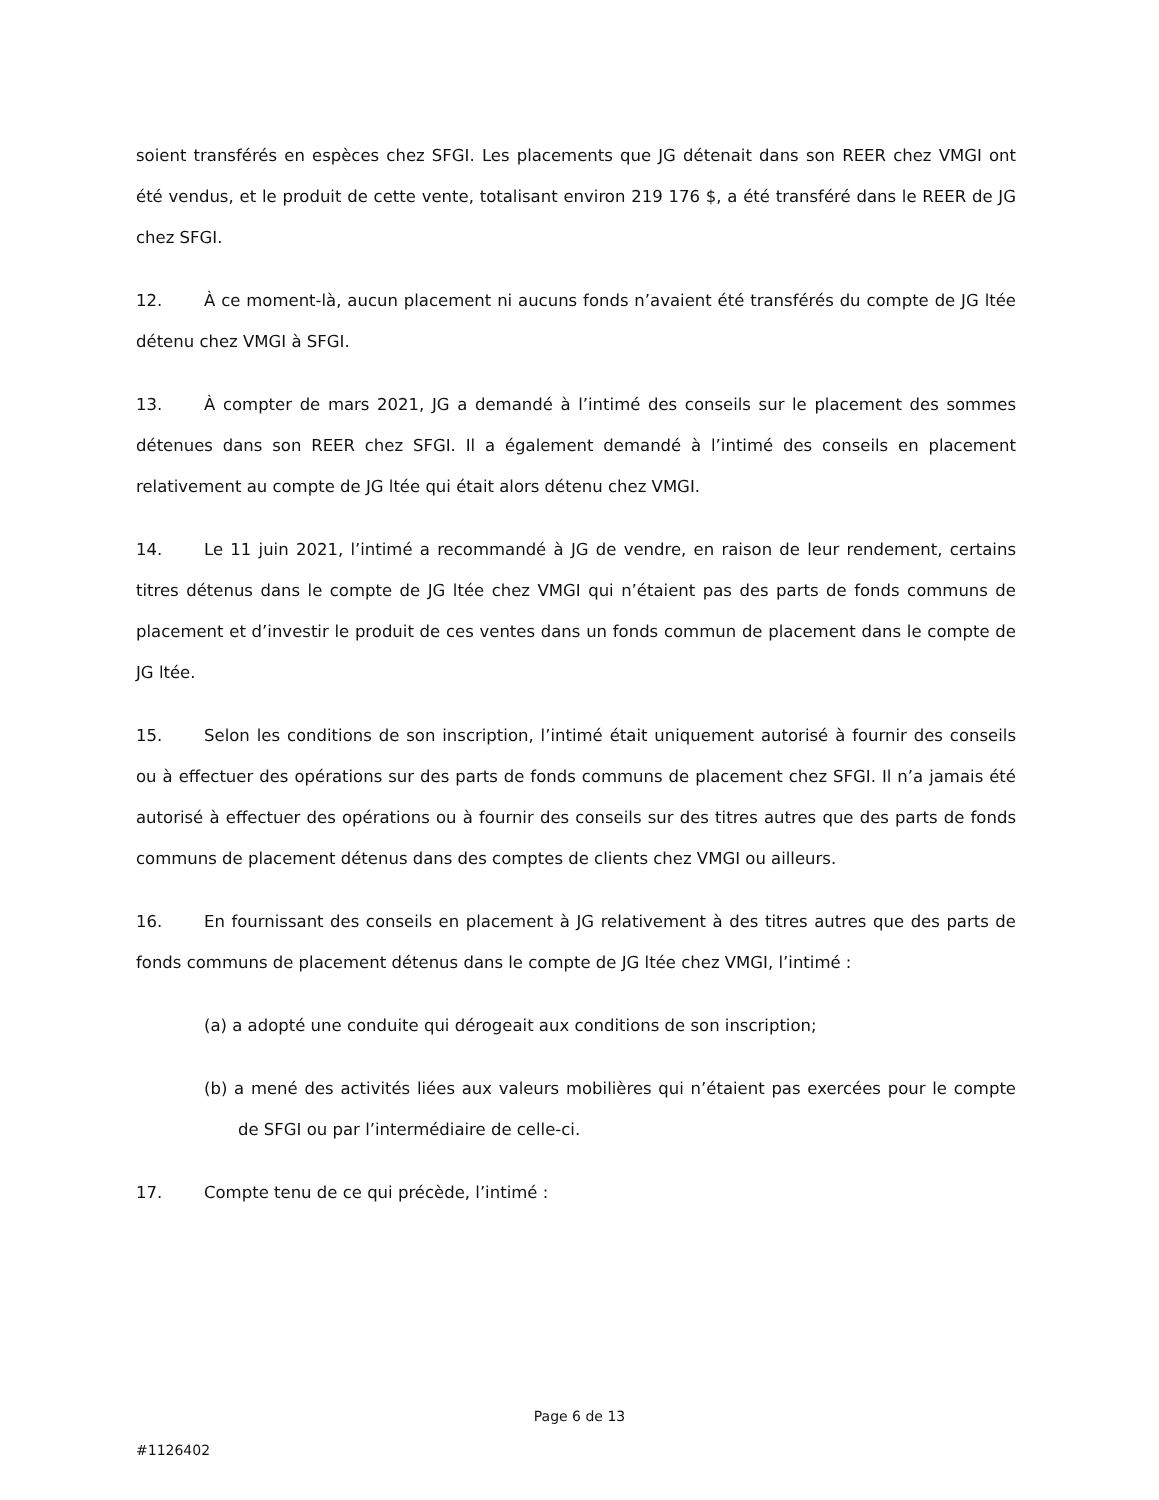soient transférés en espèces chez SFGI. Les placements que JG détenait dans son REER chez VMGI ont été vendus, et le produit de cette vente, totalisant environ 219 176 $, a été transféré dans le REER de JG chez SFGI.
12. À ce moment-là, aucun placement ni aucuns fonds n’avaient été transférés du compte de JG ltée détenu chez VMGI à SFGI.
13. À compter de mars 2021, JG a demandé à l’intimé des conseils sur le placement des sommes détenues dans son REER chez SFGI. Il a également demandé à l’intimé des conseils en placement relativement au compte de JG ltée qui était alors détenu chez VMGI.
14. Le 11 juin 2021, l’intimé a recommandé à JG de vendre, en raison de leur rendement, certains titres détenus dans le compte de JG ltée chez VMGI qui n’étaient pas des parts de fonds communs de placement et d’investir le produit de ces ventes dans un fonds commun de placement dans le compte de JG ltée.
15. Selon les conditions de son inscription, l’intimé était uniquement autorisé à fournir des conseils ou à effectuer des opérations sur des parts de fonds communs de placement chez SFGI. Il n’a jamais été autorisé à effectuer des opérations ou à fournir des conseils sur des titres autres que des parts de fonds communs de placement détenus dans des comptes de clients chez VMGI ou ailleurs.
16. En fournissant des conseils en placement à JG relativement à des titres autres que des parts de fonds communs de placement détenus dans le compte de JG ltée chez VMGI, l’intimé :
(a) a adopté une conduite qui dérogeait aux conditions de son inscription;
(b) a mené des activités liées aux valeurs mobilières qui n’étaient pas exercées pour le compte de SFGI ou par l’intermédiaire de celle-ci.
17. Compte tenu de ce qui précède, l’intimé :
Page 6 de 13
#1126402